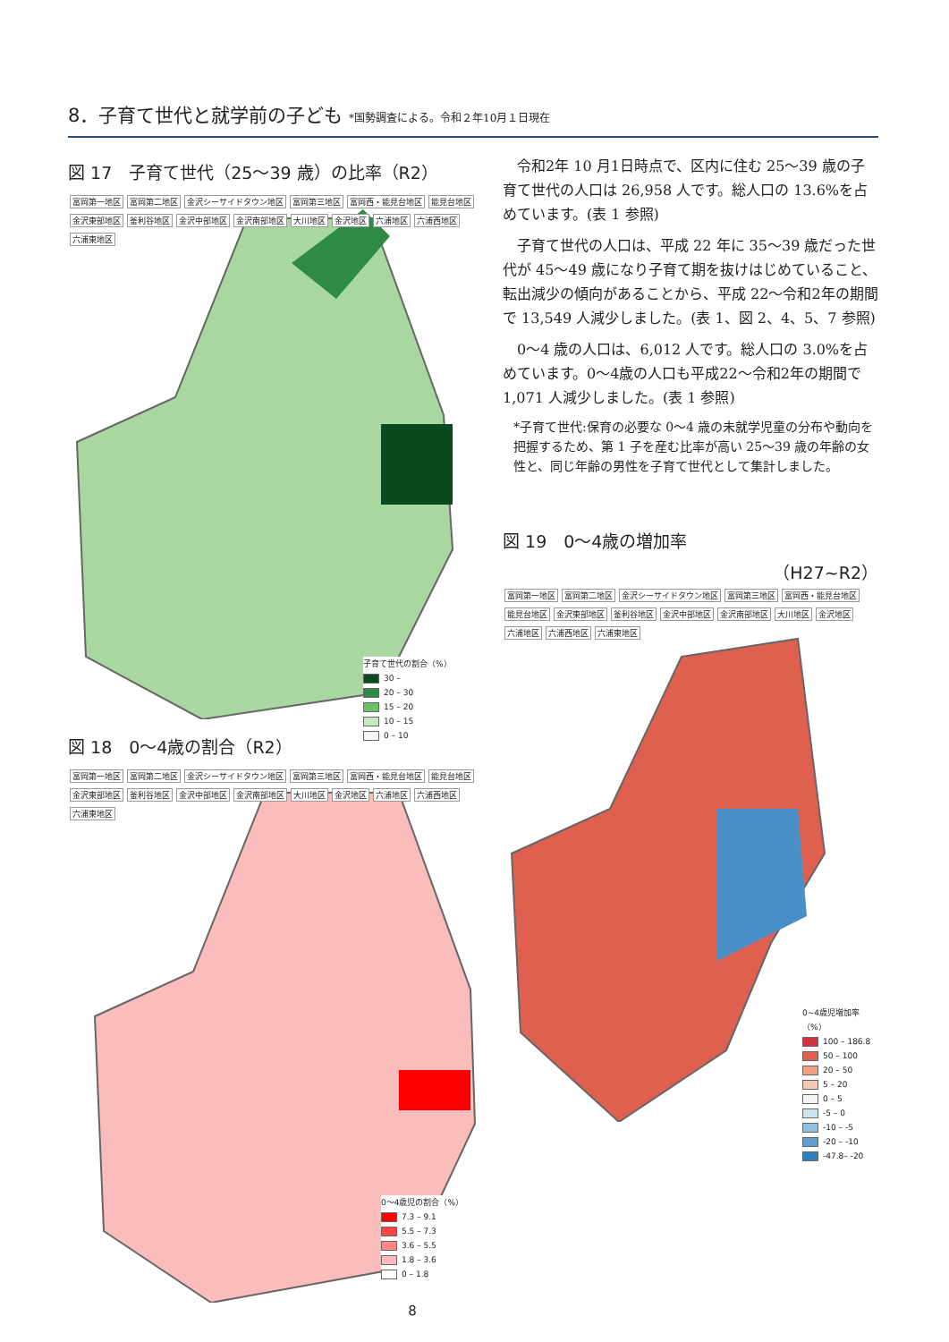8．子育て世代と就学前の子ども *国勢調査による。令和２年10月１日現在
図 17　子育て世代（25～39 歳）の比率（R2）
富岡第一地区 富岡第二地区 金沢シーサイドタウン地区 富岡第三地区 富岡西・能見台地区 能見台地区 金沢東部地区 釜利谷地区 金沢中部地区 金沢南部地区 大川地区 金沢地区 六浦地区 六浦西地区 六浦東地区
子育て世代の割合（%）
30 –
20 – 30
15 – 20
10 – 15
0 – 10
図 18　0～4歳の割合（R2）
富岡第一地区 富岡第二地区 金沢シーサイドタウン地区 富岡第三地区 富岡西・能見台地区 能見台地区 金沢東部地区 釜利谷地区 金沢中部地区 金沢南部地区 大川地区 金沢地区 六浦地区 六浦西地区 六浦東地区
0～4歳児の割合（%）
7.3 – 9.1
5.5 – 7.3
3.6 – 5.5
1.8 – 3.6
0 – 1.8
8
令和2年 10 月1日時点で、区内に住む 25～39 歳の子育て世代の人口は 26,958 人です。総人口の 13.6%を占めています。(表 1 参照)
子育て世代の人口は、平成 22 年に 35～39 歳だった世代が 45～49 歳になり子育て期を抜けはじめていること、転出減少の傾向があることから、平成 22～令和2年の期間で 13,549 人減少しました。(表 1、図 2、4、5、7 参照)
0～4 歳の人口は、6,012 人です。総人口の 3.0%を占めています。0～4歳の人口も平成22～令和2年の期間で 1,071 人減少しました。(表 1 参照)
*子育て世代:保育の必要な 0～4 歳の未就学児童の分布や動向を把握するため、第 1 子を産む比率が高い 25～39 歳の年齢の女性と、同じ年齢の男性を子育て世代として集計しました。
図 19　0～4歳の増加率
（H27~R2）
富岡第一地区 富岡第二地区 金沢シーサイドタウン地区 富岡第三地区 富岡西・能見台地区 能見台地区 金沢東部地区 釜利谷地区 金沢中部地区 金沢南部地区 大川地区 金沢地区 六浦地区 六浦西地区 六浦東地区
0~4歳児増加率（%）
100 – 186.8
50 – 100
20 – 50
5 – 20
0 – 5
-5 – 0
-10 – -5
-20 – -10
-47.8– -20